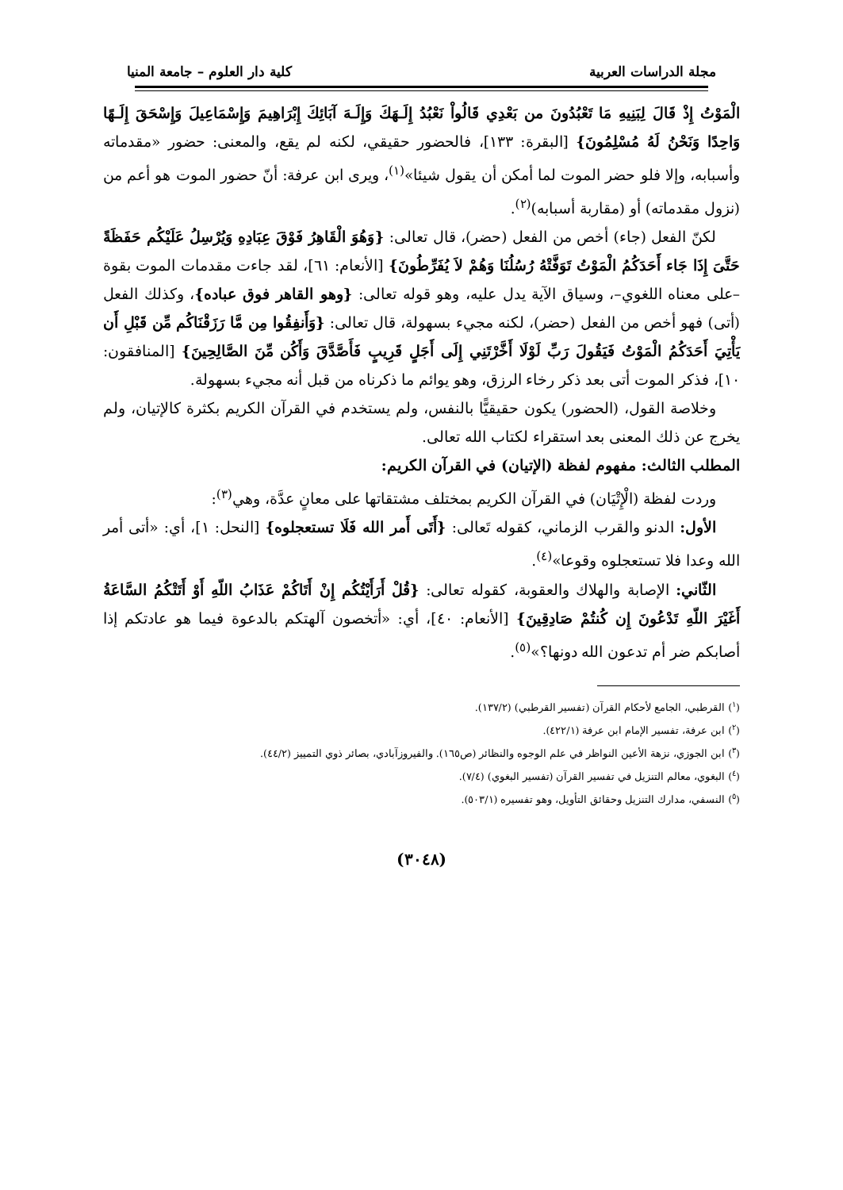مجلة الدراسات العربية كلية دار العلوم – جامعة المنيا
الْمَوْتُ إِذْ قَالَ لِبَنِيهِ مَا تَعْبُدُونَ من بَعْدِي قَالُواْ نَعْبُدُ إِلَـهَكَ وَإِلَـهَ آبَائِكَ إِبْرَاهِيمَ وَإِسْمَاعِيلَ وَإِسْحَقَ إِلَـهًا وَاحِدًا وَنَحْنُ لَهُ مُسْلِمُونَ} [البقرة: ١٣٣]، فالحضور حقيقي، لكنه لم يقع، والمعنى: حضور «مقدماته وأسبابه، وإلا فلو حضر الموت لما أمكن أن يقول شيئا»<sup>(١)</sup>، ويرى ابن عرفة: أنّ حضور الموت هو أعم من (نزول مقدماته) أو (مقاربة أسبابه)<sup>(٢)</sup>.
لكنّ الفعل (جاء) أخص من الفعل (حضر)، قال تعالى: {وَهُوَ الْقَاهِرُ فَوْقَ عِبَادِهِ وَيُرْسِلُ عَلَيْكُم حَفَظَةً حَتَّىَ إِذَا جَاء أَحَدَكُمُ الْمَوْتُ تَوَفَّتْهُ رُسُلُنَا وَهُمْ لاَ يُفَرِّطُونَ} [الأنعام: ٦١]، لقد جاءت مقدمات الموت بقوة –على معناه اللغوي–، وسياق الآية يدل عليه، وهو قوله تعالى: {وهو القاهر فوق عباده}، وكذلك الفعل (أتى) فهو أخص من الفعل (حضر)، لكنه مجيء بسهولة، قال تعالى: {وَأَنفِقُوا مِن مَّا رَزَقْنَاكُم مِّن قَبْلِ أَن يَأْتِيَ أَحَدَكُمُ الْمَوْتُ فَيَقُولَ رَبِّ لَوْلَا أَخَّرْتَنِي إِلَى أَجَلٍ قَرِيبٍ فَأَصَّدَّقَ وَأَكُن مِّنَ الصَّالِحِينَ} [المنافقون: ١٠]، فذكر الموت أتى بعد ذكر رخاء الرزق، وهو يوائم ما ذكرناه من قبل أنه مجيء بسهولة.
وخلاصة القول، (الحضور) يكون حقيقيًّا بالنفس، ولم يستخدم في القرآن الكريم بكثرة كالإتيان، ولم يخرج عن ذلك المعنى بعد استقراء لكتاب الله تعالى.
المطلب الثالث: مفهوم لفظة (الإتيان) في القرآن الكريم:
وردت لفظة (الْإِتْيَان) في القرآن الكريم بمختلف مشتقاتها على معانٍ عدَّة، وهي<sup>(٣)</sup>:
الأول: الدنو والقرب الزماني، كقوله تَعالى: {أَتَى أَمر الله فَلَا تستعجلوه} [النحل: ١]، أي: «أتى أمر الله وعدا فلا تستعجلوه وقوعا»<sup>(٤)</sup>.
الثّاني: الإصابة والهلاك والعقوبة، كقوله تعالى: {قُلْ أَرَأَيْتُكُم إِنْ أَتَاكُمْ عَذَابُ اللّهِ أَوْ أَتَتْكُمُ السَّاعَةُ أَغَيْرَ اللّهِ تَدْعُونَ إِن كُنتُمْ صَادِقِينَ} [الأنعام: ٤٠]، أي: «أتخصون آلهتكم بالدعوة فيما هو عادتكم إذا أصابكم ضر أم تدعون الله دونها؟»<sup>(٥)</sup>.
(<sup>١</sup>) القرطبي، الجامع لأحكام القرآن (تفسير القرطبي) (١٣٧/٢).
(<sup>٢</sup>) ابن عرفة، تفسير الإمام ابن عرفة (٤٢٢/١).
(<sup>٣</sup>) ابن الجوزي، نزهة الأعين النواظر في علم الوجوه والنظائر (ص١٦٥). والفيروزآبادي، بصائر ذوي التمييز (٤٤/٢).
(<sup>٤</sup>) البغوي، معالم التنزيل في تفسير القرآن (تفسير البغوي) (٧/٤).
(<sup>٥</sup>) النسفي، مدارك التنزيل وحقائق التأويل، وهو تفسيره (٥٠٣/١).
(٣٠٤٨)